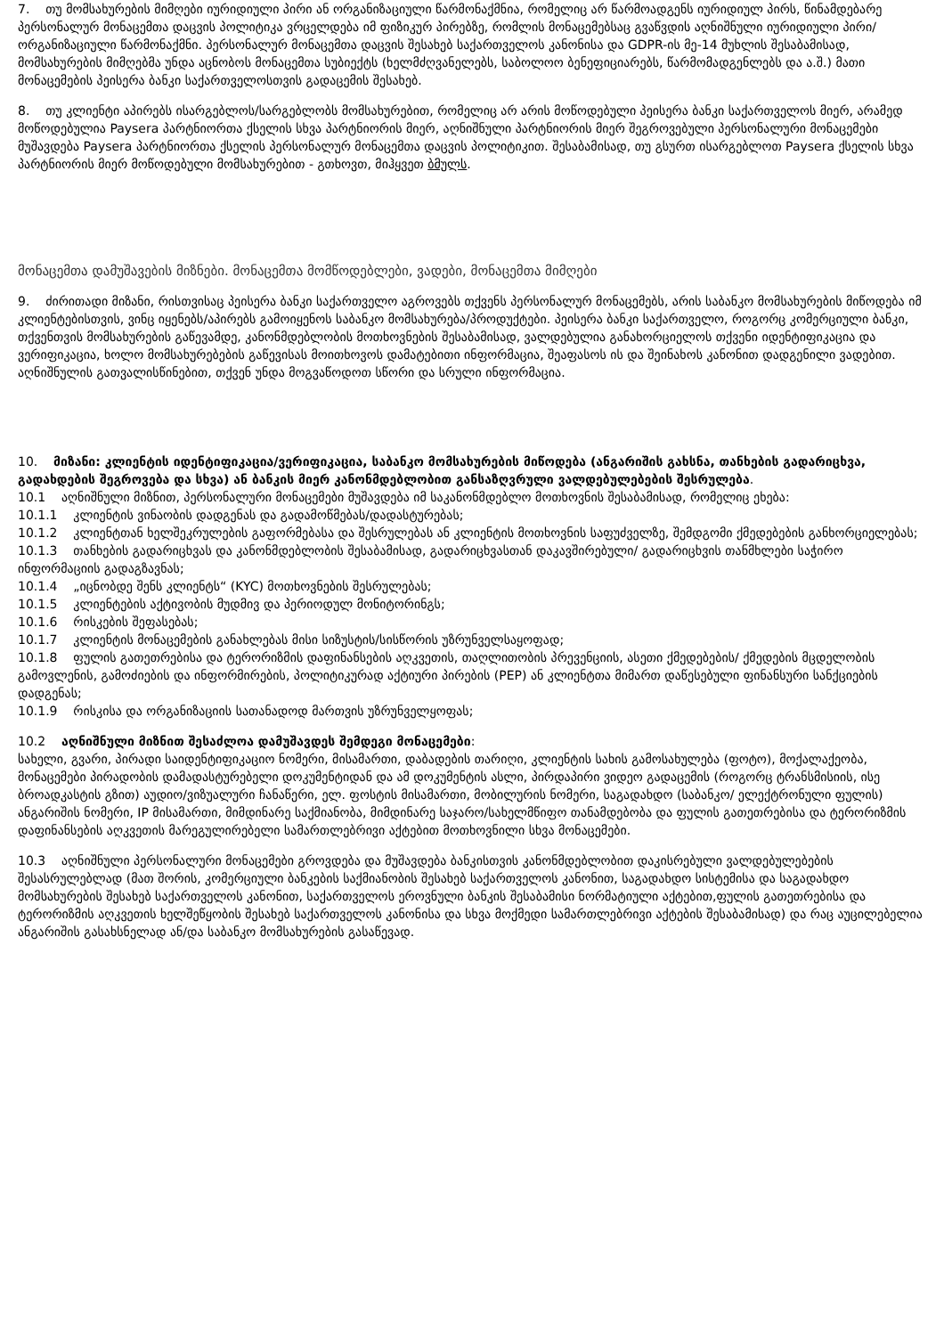7. თუ მომსახურების მიმღები იურიდიული პირი ან ორგანიზაციული წარმონაქმნია, რომელიც არ წარმოადგენს იურიდიულ პირს, წინამდებარე პერსონალურ მონაცემთა დაცვის პოლიტიკა ვრცელდება იმ ფიზიკურ პირებზე, რომლის მონაცემებსაც გვაწვდის აღნიშნული იურიდიული პირი/ორგანიზაციული წარმონაქმნი. პერსონალურ მონაცემთა დაცვის შესახებ საქართველოს კანონისა და GDPR-ის მე-14 მუხლის შესაბამისად, მომსახურების მიმღებმა უნდა აცნობოს მონაცემთა სუბიექტს (ხელმძღვანელებს, საბოლოო ბენეფიციარებს, წარმომადგენლებს და ა.შ.) მათი მონაცემების პეისერა ბანკი საქართველოსთვის გადაცემის შესახებ.
8. თუ კლიენტი აპირებს ისარგებლოს/სარგებლობს მომსახურებით, რომელიც არ არის მოწოდებული პეისერა ბანკი საქართველოს მიერ, არამედ მოწოდებულია Paysera პარტნიორთა ქსელის სხვა პარტნიორის მიერ, აღნიშნული პარტნიორის მიერ შეგროვებული პერსონალური მონაცემები მუშავდება Paysera პარტნიორთა ქსელის პერსონალურ მონაცემთა დაცვის პოლიტიკით. შესაბამისად, თუ გსურთ ისარგებლოთ Paysera ქსელის სხვა პარტნიორის მიერ მოწოდებული მომსახურებით - გთხოვთ, მიჰყვეთ ბმულს.
მონაცემთა დამუშავების მიზნები. მონაცემთა მომწოდებლები, ვადები, მონაცემთა მიმღები
9. ძირითადი მიზანი, რისთვისაც პეისერა ბანკი საქართველო აგროვებს თქვენს პერსონალურ მონაცემებს, არის საბანკო მომსახურების მიწოდება იმ კლიენტებისთვის, ვინც იყენებს/აპირებს გამოიყენოს საბანკო მომსახურება/პროდუქტები. პეისერა ბანკი საქართველო, როგორც კომერციული ბანკი, თქვენთვის მომსახურების გაწევამდე, კანონმდებლობის მოთხოვნების შესაბამისად, ვალდებულია განახორციელოს თქვენი იდენტიფიკაცია და ვერიფიკაცია, ხოლო მომსახურებების გაწევისას მოითხოვოს დამატებითი ინფორმაცია, შეაფასოს ის და შეინახოს კანონით დადგენილი ვადებით. აღნიშნულის გათვალისწინებით, თქვენ უნდა მოგვაწოდოთ სწორი და სრული ინფორმაცია.
10. მიზანი: კლიენტის იდენტიფიკაცია/ვერიფიკაცია, საბანკო მომსახურების მიწოდება (ანგარიშის გახსნა, თანხების გადარიცხვა, გადახდების შეგროვება და სხვა) ან ბანკის მიერ კანონმდებლობით განსაზღვრული ვალდებულებების შესრულება.
10.1 აღნიშნული მიზნით, პერსონალური მონაცემები მუშავდება იმ საკანონმდებლო მოთხოვნის შესაბამისად, რომელიც ეხება:
10.1.1 კლიენტის ვინაობის დადგენას და გადამოწმებას/დადასტურებას;
10.1.2 კლიენტთან ხელშეკრულების გაფორმებასა და შესრულებას ან კლიენტის მოთხოვნის საფუძველზე, შემდგომი ქმედებების განხორციელებას;
10.1.3 თანხების გადარიცხვას და კანონმდებლობის შესაბამისად, გადარიცხვასთან დაკავშირებული/ გადარიცხვის თანმხლები საჭირო ინფორმაციის გადაგზავნას;
10.1.4 „იცნობდე შენს კლიენტს“ (KYC) მოთხოვნების შესრულებას;
10.1.5 კლიენტების აქტივობის მუდმივ და პერიოდულ მონიტორინგს;
10.1.6 რისკების შეფასებას;
10.1.7 კლიენტის მონაცემების განახლებას მისი სიზუსტის/სისწორის უზრუნველსაყოფად;
10.1.8 ფულის გათეთრებისა და ტერორიზმის დაფინანსების აღკვეთის, თაღლითობის პრევენციის, ასეთი ქმედებების/ ქმედების მცდელობის გამოვლენის, გამოძიების და ინფორმირების, პოლიტიკურად აქტიური პირების (PEP) ან კლიენტთა მიმართ დაწესებული ფინანსური სანქციების დადგენას;
10.1.9 რისკისა და ორგანიზაციის სათანადოდ მართვის უზრუნველყოფას;
10.2 აღნიშნული მიზნით შესაძლოა დამუშავდეს შემდეგი მონაცემები:
სახელი, გვარი, პირადი საიდენტიფიკაციო ნომერი, მისამართი, დაბადების თარიღი, კლიენტის სახის გამოსახულება (ფოტო), მოქალაქეობა, მონაცემები პირადობის დამადასტურებელი დოკუმენტიდან და ამ დოკუმენტის ასლი, პირდაპირი ვიდეო გადაცემის (როგორც ტრანსმისიის, ისე ბროადკასტის გზით) აუდიო/ვიზუალური ჩანაწერი, ელ. ფოსტის მისამართი, მობილურის ნომერი, საგადახდო (საბანკო/ ელექტრონული ფულის) ანგარიშის ნომერი, IP მისამართი, მიმდინარე საქმიანობა, მიმდინარე საჯარო/სახელმწიფო თანამდებობა და ფულის გათეთრებისა და ტერორიზმის დაფინანსების აღკვეთის მარეგულირებელი სამართლებრივი აქტებით მოთხოვნილი სხვა მონაცემები.
10.3 აღნიშნული პერსონალური მონაცემები გროვდება და მუშავდება ბანკისთვის კანონმდებლობით დაკისრებული ვალდებულებების შესასრულებლად (მათ შორის, კომერციული ბანკების საქმიანობის შესახებ საქართველოს კანონით, საგადახდო სისტემისა და საგადახდო მომსახურების შესახებ საქართველოს კანონით, საქართველოს ეროვნული ბანკის შესაბამისი ნორმატიული აქტებით,ფულის გათეთრებისა და ტერორიზმის აღკვეთის ხელშეწყობის შესახებ საქართველოს კანონისა და სხვა მოქმედი სამართლებრივი აქტების შესაბამისად) და რაც აუცილებელია ანგარიშის გასახსნელად ან/და საბანკო მომსახურების გასაწევად.